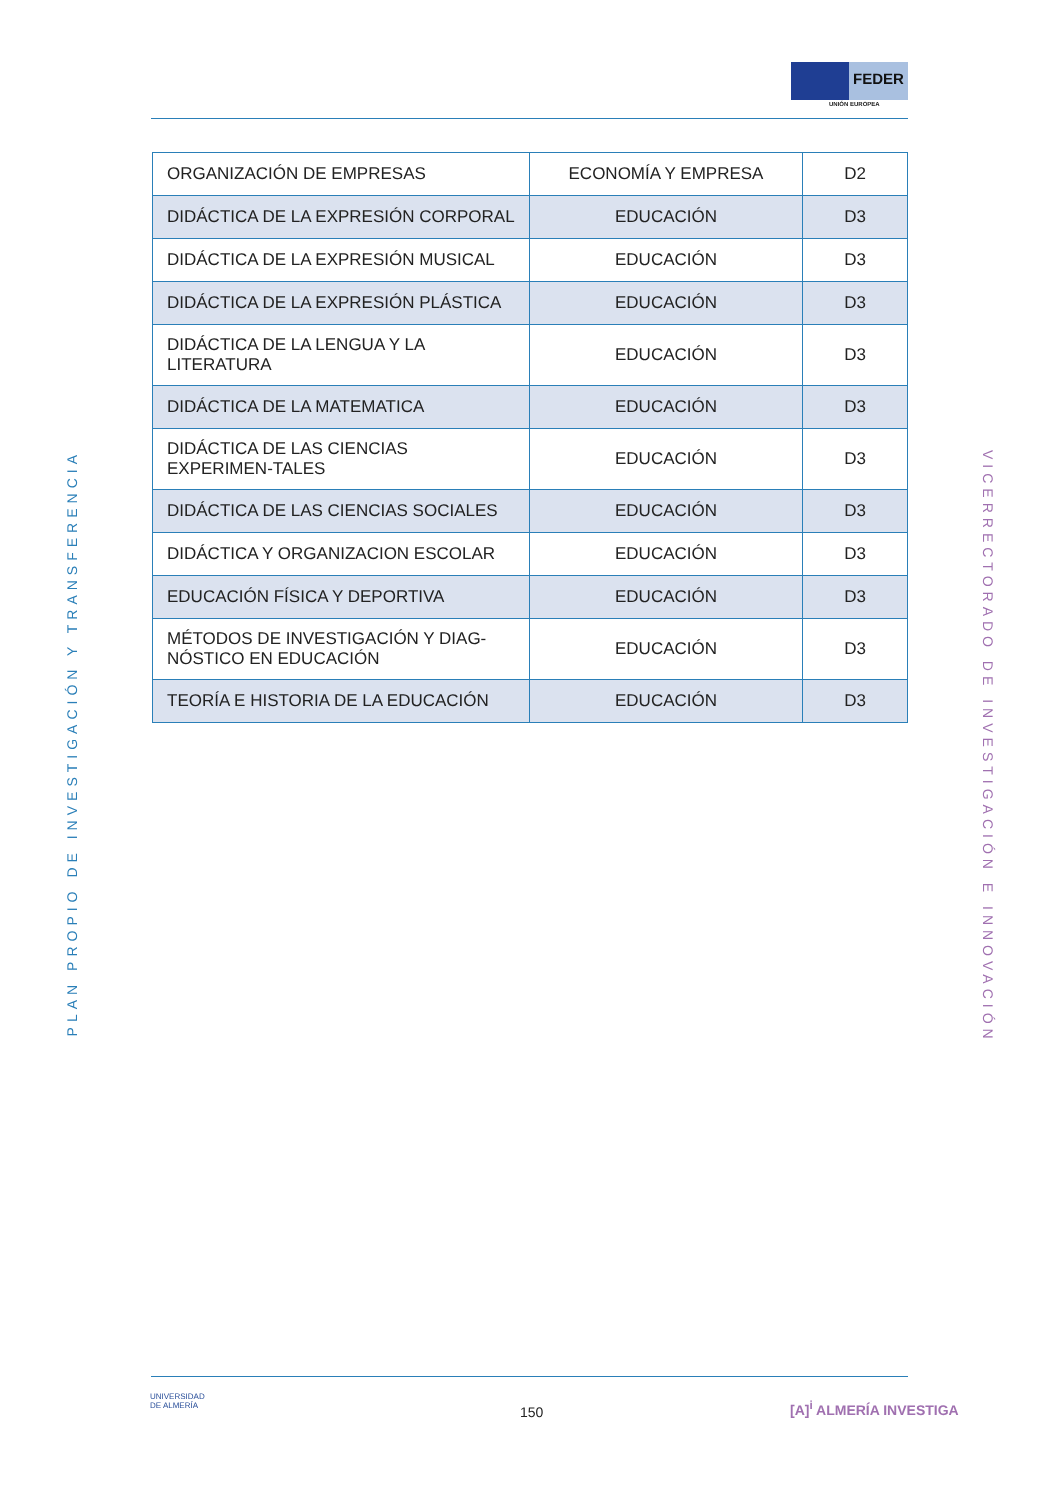FEDER
UNIÓN EUROPEA
PLAN PROPIO DE INVESTIGACIÓN Y TRANSFERENCIA
| ORGANIZACIÓN DE EMPRESAS | ECONOMÍA Y EMPRESA | D2 |
| DIDÁCTICA DE LA EXPRESIÓN CORPORAL | EDUCACIÓN | D3 |
| DIDÁCTICA DE LA EXPRESIÓN MUSICAL | EDUCACIÓN | D3 |
| DIDÁCTICA DE LA EXPRESIÓN PLÁSTICA | EDUCACIÓN | D3 |
| DIDÁCTICA DE LA LENGUA Y LA LITERATURA | EDUCACIÓN | D3 |
| DIDÁCTICA DE LA MATEMATICA | EDUCACIÓN | D3 |
| DIDÁCTICA DE LAS CIENCIAS EXPERIMEN-TALES | EDUCACIÓN | D3 |
| DIDÁCTICA DE LAS CIENCIAS SOCIALES | EDUCACIÓN | D3 |
| DIDÁCTICA Y ORGANIZACION ESCOLAR | EDUCACIÓN | D3 |
| EDUCACIÓN FÍSICA Y DEPORTIVA | EDUCACIÓN | D3 |
| MÉTODOS DE INVESTIGACIÓN Y DIAG-NÓSTICO EN EDUCACIÓN | EDUCACIÓN | D3 |
| TEORÍA E HISTORIA DE LA EDUCACIÓN | EDUCACIÓN | D3 |
VICERRECTORADO DE INVESTIGACIÓN E INNOVACIÓN
UNIVERSIDAD
DE ALMERÍA
150 [A]<sup>i</sup> ALMERÍA INVESTIGA